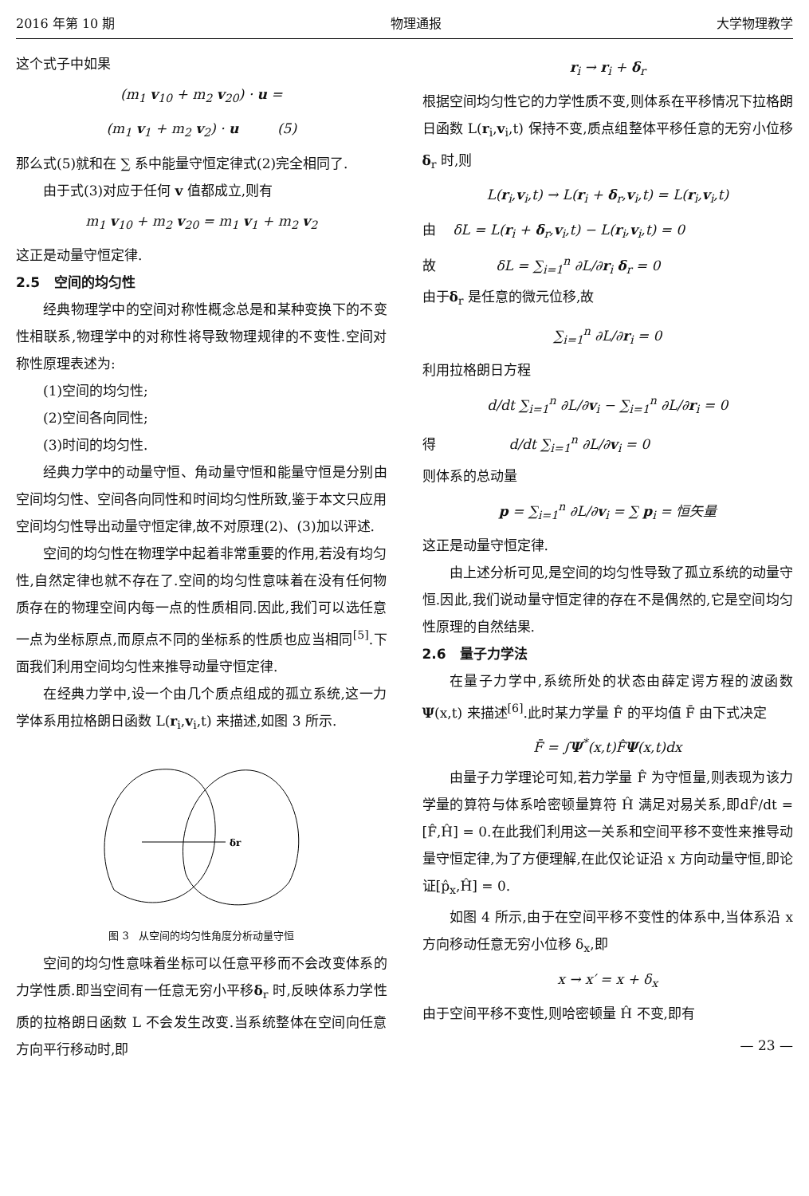2016 年第 10 期 物理通报 大学物理教学
这个式子中如果
(m<sub>1</sub> v<sub>10</sub> + m<sub>2</sub> v<sub>20</sub>) · u =
(m<sub>1</sub> v<sub>1</sub> + m<sub>2</sub> v<sub>2</sub>) · u (5)
那么式(5)就和在 ∑ 系中能量守恒定律式(2)完全相同了.
由于式(3)对应于任何 v 值都成立,则有
m<sub>1</sub> v<sub>10</sub> + m<sub>2</sub> v<sub>20</sub> = m<sub>1</sub> v<sub>1</sub> + m<sub>2</sub> v<sub>2</sub>
这正是动量守恒定律.
2.5 空间的均匀性
经典物理学中的空间对称性概念总是和某种变换下的不变性相联系,物理学中的对称性将导致物理规律的不变性.空间对称性原理表述为:
(1)空间的均匀性;
(2)空间各向同性;
(3)时间的均匀性.
经典力学中的动量守恒、角动量守恒和能量守恒是分别由空间均匀性、空间各向同性和时间均匀性所致,鉴于本文只应用空间均匀性导出动量守恒定律,故不对原理(2)、(3)加以评述.
空间的均匀性在物理学中起着非常重要的作用,若没有均匀性,自然定律也就不存在了.空间的均匀性意味着在没有任何物质存在的物理空间内每一点的性质相同.因此,我们可以选任意一点为坐标原点,而原点不同的坐标系的性质也应当相同<sup>[5]</sup>.下面我们利用空间均匀性来推导动量守恒定律.
在经典力学中,设一个由几个质点组成的孤立系统,这一力学体系用拉格朗日函数 L(r<sub>i</sub>,v<sub>i</sub>,t) 来描述,如图 3 所示.
δr
图 3 从空间的均匀性角度分析动量守恒
空间的均匀性意味着坐标可以任意平移而不会改变体系的力学性质.即当空间有一任意无穷小平移δ<sub>r</sub> 时,反映体系力学性质的拉格朗日函数 L 不会发生改变.当系统整体在空间向任意方向平行移动时,即
r<sub>i</sub> → r<sub>i</sub> + δ<sub>r</sub>
根据空间均匀性它的力学性质不变,则体系在平移情况下拉格朗日函数 L(r<sub>i</sub>,v<sub>i</sub>,t) 保持不变,质点组整体平移任意的无穷小位移δ<sub>r</sub> 时,则
L(r<sub>i</sub>,v<sub>i</sub>,t) → L(r<sub>i</sub> + δ<sub>r</sub>,v<sub>i</sub>,t) = L(r<sub>i</sub>,v<sub>i</sub>,t)
由 δL = L(r<sub>i</sub> + δ<sub>r</sub>,v<sub>i</sub>,t) − L(r<sub>i</sub>,v<sub>i</sub>,t) = 0
故 δL = ∑<sub>i=1</sub><sup>n</sup> ∂L/∂r<sub>i</sub> δ<sub>r</sub> = 0
由于δ<sub>r</sub> 是任意的微元位移,故
∑<sub>i=1</sub><sup>n</sup> ∂L/∂r<sub>i</sub> = 0
利用拉格朗日方程
d/dt ∑<sub>i=1</sub><sup>n</sup> ∂L/∂v<sub>i</sub> − ∑<sub>i=1</sub><sup>n</sup> ∂L/∂r<sub>i</sub> = 0
得 d/dt ∑<sub>i=1</sub><sup>n</sup> ∂L/∂v<sub>i</sub> = 0
则体系的总动量
p = ∑<sub>i=1</sub><sup>n</sup> ∂L/∂v<sub>i</sub> = ∑ p<sub>i</sub> = 恒矢量
这正是动量守恒定律.
由上述分析可见,是空间的均匀性导致了孤立系统的动量守恒.因此,我们说动量守恒定律的存在不是偶然的,它是空间均匀性原理的自然结果.
2.6 量子力学法
在量子力学中,系统所处的状态由薛定谔方程的波函数 Ψ(x,t) 来描述<sup>[6]</sup>.此时某力学量 F̂ 的平均值 F̄ 由下式决定
F̄ = ∫Ψ<sup>*</sup>(x,t)F̂Ψ(x,t)dx
由量子力学理论可知,若力学量 F̂ 为守恒量,则表现为该力学量的算符与体系哈密顿量算符 Ĥ 满足对易关系,即dF̂/dt = [F̂,Ĥ] = 0.在此我们利用这一关系和空间平移不变性来推导动量守恒定律,为了方便理解,在此仅论证沿 x 方向动量守恒,即论证[p̂<sub>x</sub>,Ĥ] = 0.
如图 4 所示,由于在空间平移不变性的体系中,当体系沿 x 方向移动任意无穷小位移 δ<sub>x</sub>,即
x → x′ = x + δ<sub>x</sub>
由于空间平移不变性,则哈密顿量 Ĥ 不变,即有
— 23 —